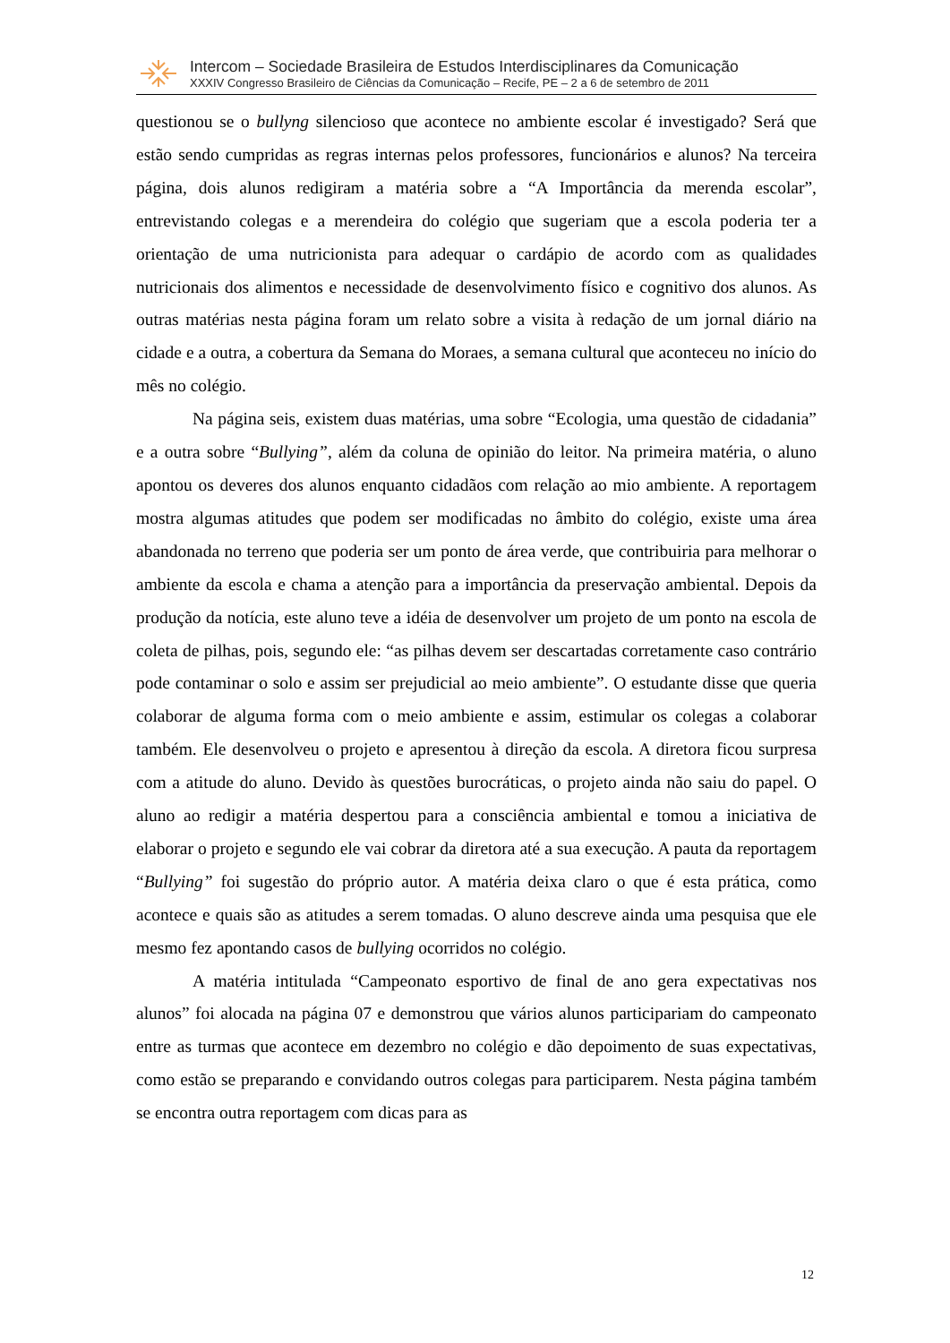Intercom – Sociedade Brasileira de Estudos Interdisciplinares da Comunicação
XXXIV Congresso Brasileiro de Ciências da Comunicação – Recife, PE – 2 a 6 de setembro de 2011
questionou se o bullyng silencioso que acontece no ambiente escolar é investigado? Será que estão sendo cumpridas as regras internas pelos professores, funcionários e alunos? Na terceira página, dois alunos redigiram a matéria sobre a “A Importância da merenda escolar”, entrevistando colegas e a merendeira do colégio que sugeriam que a escola poderia ter a orientação de uma nutricionista para adequar o cardápio de acordo com as qualidades nutricionais dos alimentos e necessidade de desenvolvimento físico e cognitivo dos alunos. As outras matérias nesta página foram um relato sobre a visita à redação de um jornal diário na cidade e a outra, a cobertura da Semana do Moraes, a semana cultural que aconteceu no início do mês no colégio.
Na página seis, existem duas matérias, uma sobre “Ecologia, uma questão de cidadania” e a outra sobre “Bullying”, além da coluna de opinião do leitor. Na primeira matéria, o aluno apontou os deveres dos alunos enquanto cidadãos com relação ao mio ambiente. A reportagem mostra algumas atitudes que podem ser modificadas no âmbito do colégio, existe uma área abandonada no terreno que poderia ser um ponto de área verde, que contribuiria para melhorar o ambiente da escola e chama a atenção para a importância da preservação ambiental. Depois da produção da notícia, este aluno teve a idéia de desenvolver um projeto de um ponto na escola de coleta de pilhas, pois, segundo ele: “as pilhas devem ser descartadas corretamente caso contrário pode contaminar o solo e assim ser prejudicial ao meio ambiente”. O estudante disse que queria colaborar de alguma forma com o meio ambiente e assim, estimular os colegas a colaborar também. Ele desenvolveu o projeto e apresentou à direção da escola. A diretora ficou surpresa com a atitude do aluno. Devido às questões burocráticas, o projeto ainda não saiu do papel. O aluno ao redigir a matéria despertou para a consciência ambiental e tomou a iniciativa de elaborar o projeto e segundo ele vai cobrar da diretora até a sua execução. A pauta da reportagem “Bullying” foi sugestão do próprio autor. A matéria deixa claro o que é esta prática, como acontece e quais são as atitudes a serem tomadas. O aluno descreve ainda uma pesquisa que ele mesmo fez apontando casos de bullying ocorridos no colégio.
A matéria intitulada “Campeonato esportivo de final de ano gera expectativas nos alunos” foi alocada na página 07 e demonstrou que vários alunos participariam do campeonato entre as turmas que acontece em dezembro no colégio e dão depoimento de suas expectativas, como estão se preparando e convidando outros colegas para participarem. Nesta página também se encontra outra reportagem com dicas para as
12